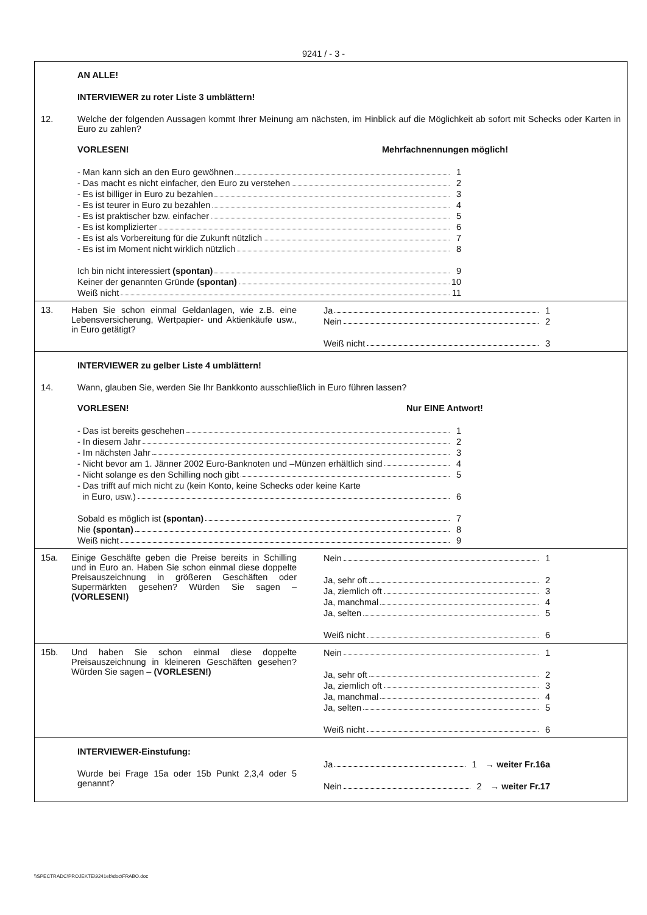9241 / - 3 -
AN ALLE!
INTERVIEWER zu roter Liste 3 umblättern!
12. Welche der folgenden Aussagen kommt Ihrer Meinung am nächsten, im Hinblick auf die Möglichkeit ab sofort mit Schecks oder Karten in Euro zu zahlen?
VORLESEN! Mehrfachnennungen möglich!
- Man kann sich an den Euro gewöhnen 1
- Das macht es nicht einfacher, den Euro zu verstehen 2
- Es ist billiger in Euro zu bezahlen 3
- Es ist teurer in Euro zu bezahlen 4
- Es ist praktischer bzw. einfacher 5
- Es ist komplizierter 6
- Es ist als Vorbereitung für die Zukunft nützlich 7
- Es ist im Moment nicht wirklich nützlich 8
Ich bin nicht interessiert (spontan) 9
Keiner der genannten Gründe (spontan) 10
Weiß nicht 11
13. Haben Sie schon einmal Geldanlagen, wie z.B. eine Lebensversicherung, Wertpapier- und Aktienkäufe usw., in Euro getätigt?
Ja 1
Nein 2
Weiß nicht 3
INTERVIEWER zu gelber Liste 4 umblättern!
14. Wann, glauben Sie, werden Sie Ihr Bankkonto ausschließlich in Euro führen lassen?
VORLESEN! Nur EINE Antwort!
- Das ist bereits geschehen 1
- In diesem Jahr 2
- Im nächsten Jahr 3
- Nicht bevor am 1. Jänner 2002 Euro-Banknoten und –Münzen erhältlich sind 4
- Nicht solange es den Schilling noch gibt 5
- Das trifft auf mich nicht zu (kein Konto, keine Schecks oder keine Karte
in Euro, usw.) 6
Sobald es möglich ist (spontan) 7
Nie (spontan) 8
Weiß nicht 9
15a. Einige Geschäfte geben die Preise bereits in Schilling und in Euro an. Haben Sie schon einmal diese doppelte Preisauszeichnung in größeren Geschäften oder Supermärkten gesehen? Würden Sie sagen – (VORLESEN!)
Nein 1
Ja, sehr oft 2
Ja, ziemlich oft 3
Ja, manchmal 4
Ja, selten 5
Weiß nicht 6
15b. Und haben Sie schon einmal diese doppelte Preisauszeichnung in kleineren Geschäften gesehen? Würden Sie sagen – (VORLESEN!)
Nein 1
Ja, sehr oft 2
Ja, ziemlich oft 3
Ja, manchmal 4
Ja, selten 5
Weiß nicht 6
INTERVIEWER-Einstufung:
Wurde bei Frage 15a oder 15b Punkt 2,3,4 oder 5 genannt?
Ja 1 → weiter Fr.16a
Nein 2 → weiter Fr.17
\\SPECTRADC\PROJEKTE\9241eb\doc\FRABO.doc